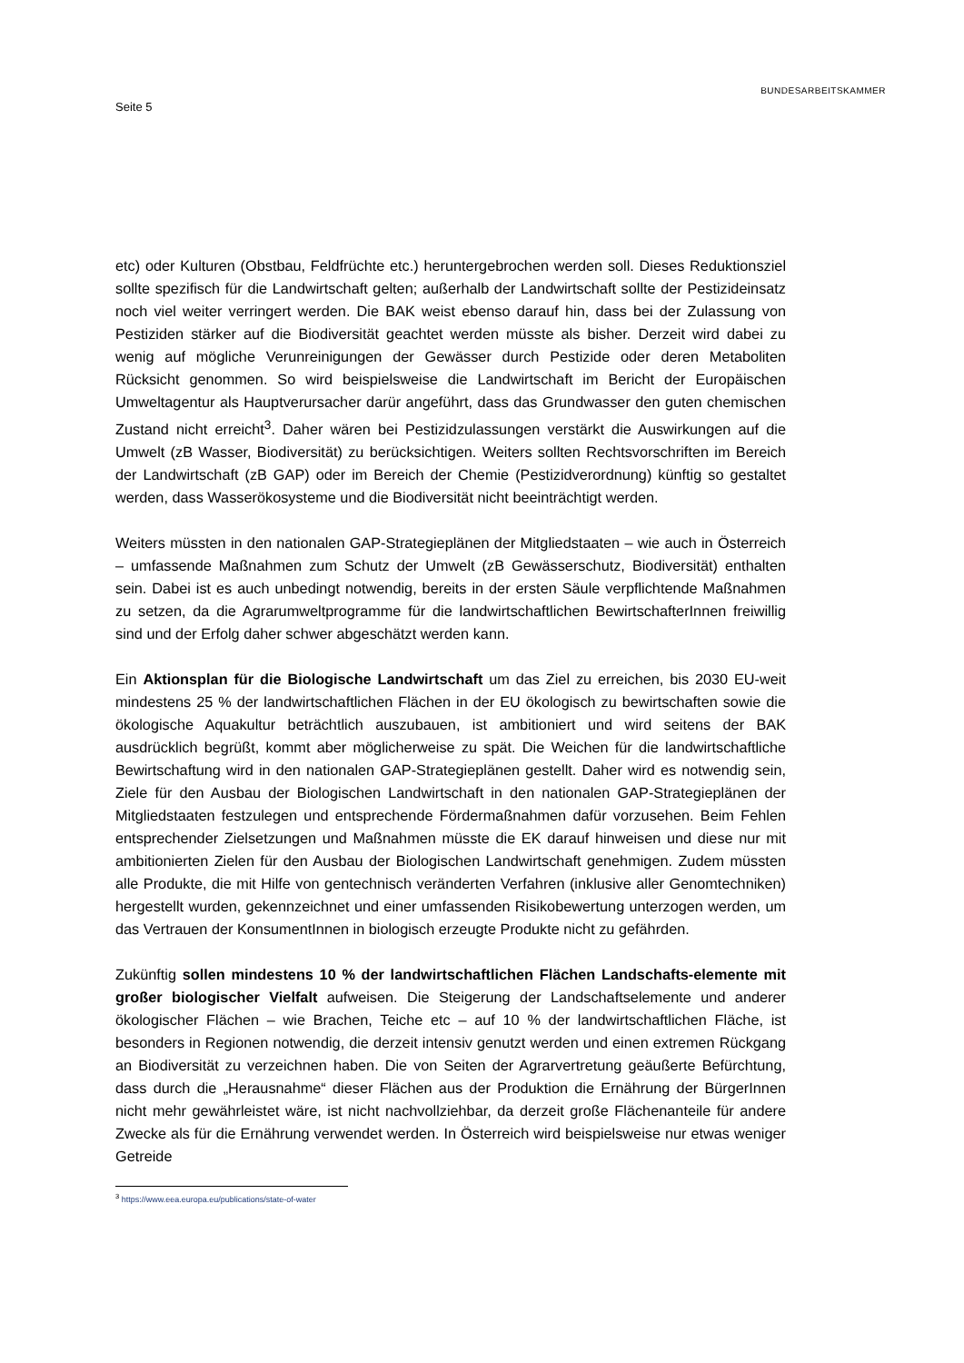Seite 5
BUNDESARBEITSKAMMER
etc) oder Kulturen (Obstbau, Feldfrüchte etc.) heruntergebrochen werden soll. Dieses Reduktionsziel sollte spezifisch für die Landwirtschaft gelten; außerhalb der Landwirtschaft sollte der Pestizideinsatz noch viel weiter verringert werden. Die BAK weist ebenso darauf hin, dass bei der Zulassung von Pestiziden stärker auf die Biodiversität geachtet werden müsste als bisher. Derzeit wird dabei zu wenig auf mögliche Verunreinigungen der Gewässer durch Pestizide oder deren Metaboliten Rücksicht genommen. So wird beispielsweise die Landwirtschaft im Bericht der Europäischen Umweltagentur als Hauptverursacher darür angeführt, dass das Grundwasser den guten chemischen Zustand nicht erreicht<sup>3</sup>. Daher wären bei Pestizidzulassungen verstärkt die Auswirkungen auf die Umwelt (zB Wasser, Biodiversität) zu berücksichtigen. Weiters sollten Rechtsvorschriften im Bereich der Landwirtschaft (zB GAP) oder im Bereich der Chemie (Pestizidverordnung) künftig so gestaltet werden, dass Wasserökosysteme und die Biodiversität nicht beeinträchtigt werden.
Weiters müssten in den nationalen GAP-Strategieplänen der Mitgliedstaaten – wie auch in Österreich – umfassende Maßnahmen zum Schutz der Umwelt (zB Gewässerschutz, Biodiversität) enthalten sein. Dabei ist es auch unbedingt notwendig, bereits in der ersten Säule verpflichtende Maßnahmen zu setzen, da die Agrarumweltprogramme für die landwirtschaftlichen BewirtschafterInnen freiwillig sind und der Erfolg daher schwer abgeschätzt werden kann.
Ein Aktionsplan für die Biologische Landwirtschaft um das Ziel zu erreichen, bis 2030 EU-weit mindestens 25 % der landwirtschaftlichen Flächen in der EU ökologisch zu bewirtschaften sowie die ökologische Aquakultur beträchtlich auszubauen, ist ambitioniert und wird seitens der BAK ausdrücklich begrüßt, kommt aber möglicherweise zu spät. Die Weichen für die landwirtschaftliche Bewirtschaftung wird in den nationalen GAP-Strategieplänen gestellt. Daher wird es notwendig sein, Ziele für den Ausbau der Biologischen Landwirtschaft in den nationalen GAP-Strategieplänen der Mitgliedstaaten festzulegen und entsprechende Fördermaßnahmen dafür vorzusehen. Beim Fehlen entsprechender Zielsetzungen und Maßnahmen müsste die EK darauf hinweisen und diese nur mit ambitionierten Zielen für den Ausbau der Biologischen Landwirtschaft genehmigen. Zudem müssten alle Produkte, die mit Hilfe von gentechnisch veränderten Verfahren (inklusive aller Genomtechniken) hergestellt wurden, gekennzeichnet und einer umfassenden Risikobewertung unterzogen werden, um das Vertrauen der KonsumentInnen in biologisch erzeugte Produkte nicht zu gefährden.
Zukünftig sollen mindestens 10 % der landwirtschaftlichen Flächen Landschafts-elemente mit großer biologischer Vielfalt aufweisen. Die Steigerung der Landschaftselemente und anderer ökologischer Flächen – wie Brachen, Teiche etc – auf 10 % der landwirtschaftlichen Fläche, ist besonders in Regionen notwendig, die derzeit intensiv genutzt werden und einen extremen Rückgang an Biodiversität zu verzeichnen haben. Die von Seiten der Agrarvertretung geäußerte Befürchtung, dass durch die „Herausnahme“ dieser Flächen aus der Produktion die Ernährung der BürgerInnen nicht mehr gewährleistet wäre, ist nicht nachvollziehbar, da derzeit große Flächenanteile für andere Zwecke als für die Ernährung verwendet werden. In Österreich wird beispielsweise nur etwas weniger Getreide
<sup>3</sup> https://www.eea.europa.eu/publications/state-of-water